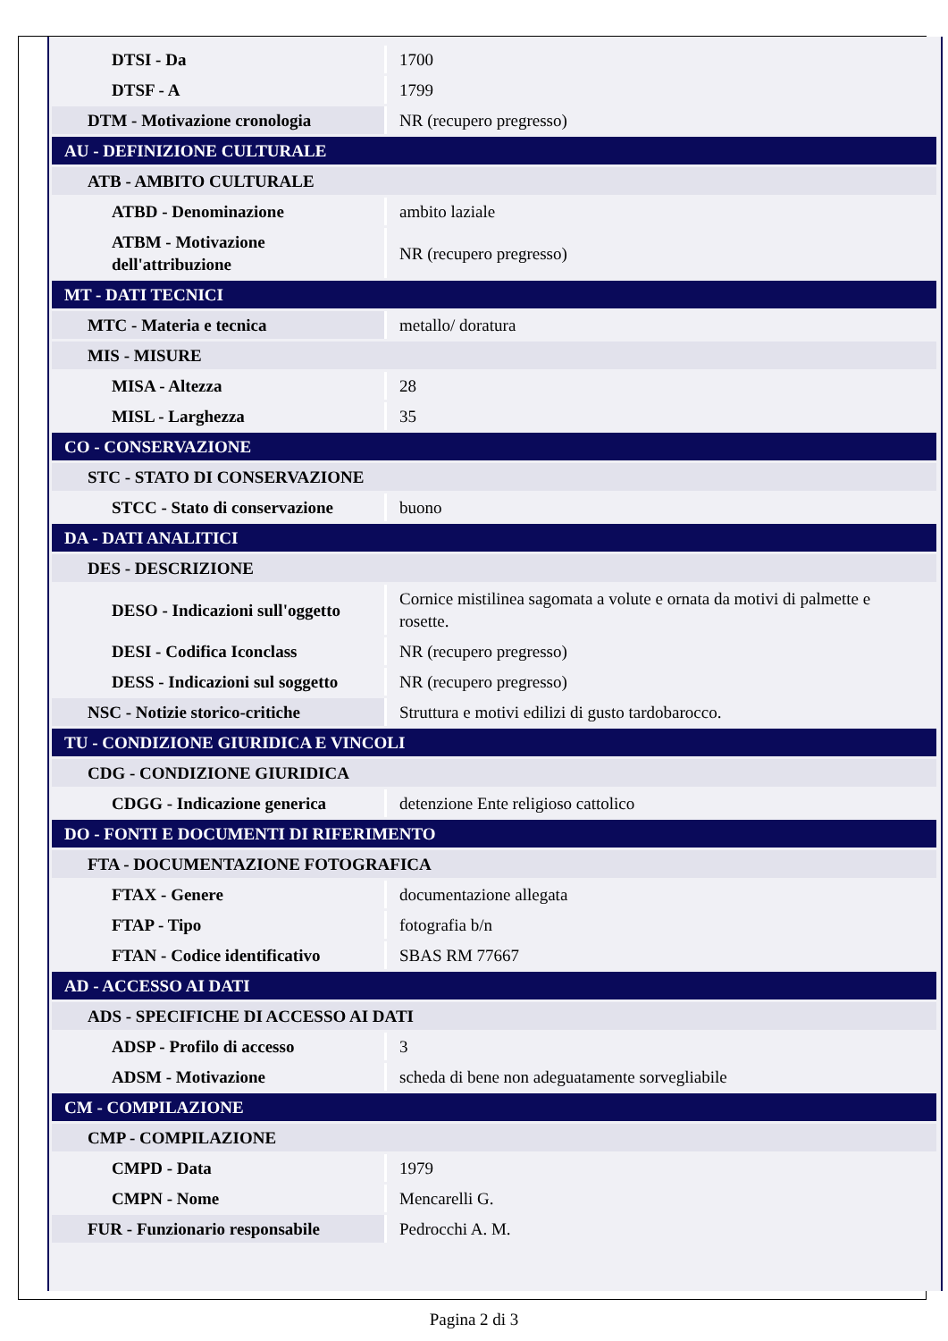| DTSI - Da | 1700 |
| DTSF - A | 1799 |
| DTM - Motivazione cronologia | NR (recupero pregresso) |
| AU - DEFINIZIONE CULTURALE | |
| ATB - AMBITO CULTURALE | |
| ATBD - Denominazione | ambito laziale |
| ATBM - Motivazione dell'attribuzione | NR (recupero pregresso) |
| MT - DATI TECNICI | |
| MTC - Materia e tecnica | metallo/ doratura |
| MIS - MISURE | |
| MISA - Altezza | 28 |
| MISL - Larghezza | 35 |
| CO - CONSERVAZIONE | |
| STC - STATO DI CONSERVAZIONE | |
| STCC - Stato di conservazione | buono |
| DA - DATI ANALITICI | |
| DES - DESCRIZIONE | |
| DESO - Indicazioni sull'oggetto | Cornice mistilinea sagomata a volute e ornata da motivi di palmette e rosette. |
| DESI - Codifica Iconclass | NR (recupero pregresso) |
| DESS - Indicazioni sul soggetto | NR (recupero pregresso) |
| NSC - Notizie storico-critiche | Struttura e motivi edilizi di gusto tardobarocco. |
| TU - CONDIZIONE GIURIDICA E VINCOLI | |
| CDG - CONDIZIONE GIURIDICA | |
| CDGG - Indicazione generica | detenzione Ente religioso cattolico |
| DO - FONTI E DOCUMENTI DI RIFERIMENTO | |
| FTA - DOCUMENTAZIONE FOTOGRAFICA | |
| FTAX - Genere | documentazione allegata |
| FTAP - Tipo | fotografia b/n |
| FTAN - Codice identificativo | SBAS RM 77667 |
| AD - ACCESSO AI DATI | |
| ADS - SPECIFICHE DI ACCESSO AI DATI | |
| ADSP - Profilo di accesso | 3 |
| ADSM - Motivazione | scheda di bene non adeguatamente sorvegliabile |
| CM - COMPILAZIONE | |
| CMP - COMPILAZIONE | |
| CMPD - Data | 1979 |
| CMPN - Nome | Mencarelli G. |
| FUR - Funzionario responsabile | Pedrocchi A. M. |
Pagina 2 di 3